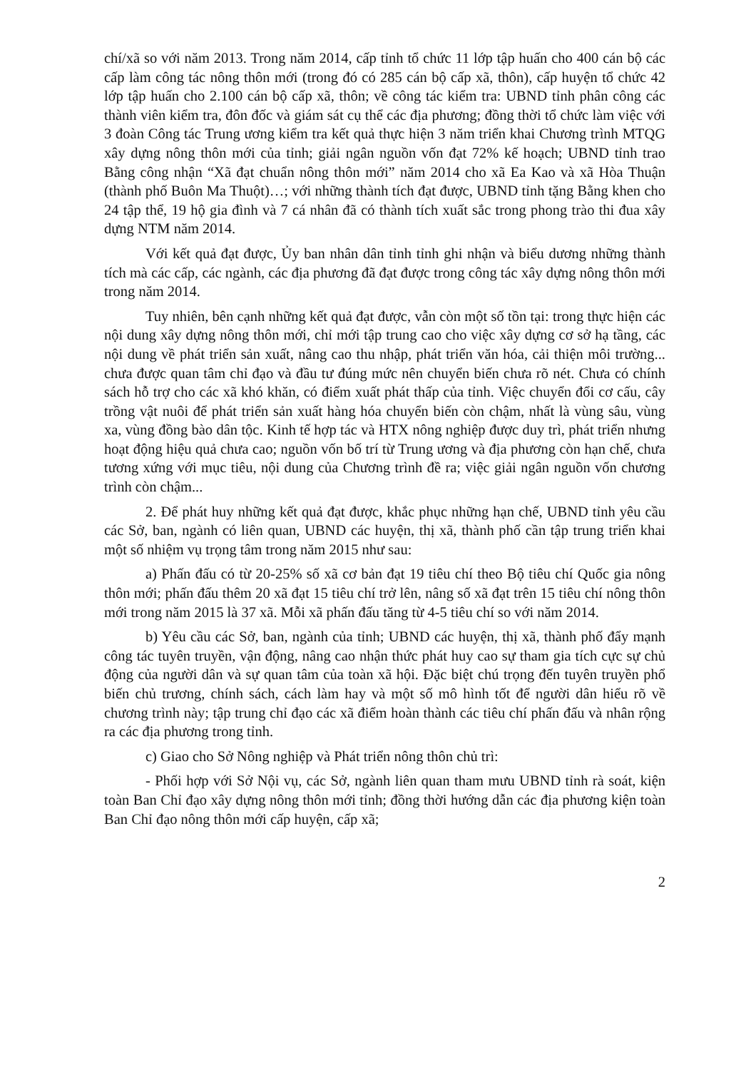chí/xã so với năm 2013. Trong năm 2014, cấp tỉnh tổ chức 11 lớp tập huấn cho 400 cán bộ các cấp làm công tác nông thôn mới (trong đó có 285 cán bộ cấp xã, thôn), cấp huyện tổ chức 42 lớp tập huấn cho 2.100 cán bộ cấp xã, thôn; về công tác kiểm tra: UBND tỉnh phân công các thành viên kiểm tra, đôn đốc và giám sát cụ thể các địa phương; đồng thời tổ chức làm việc với 3 đoàn Công tác Trung ương kiểm tra kết quả thực hiện 3 năm triển khai Chương trình MTQG xây dựng nông thôn mới của tỉnh; giải ngân nguồn vốn đạt 72% kế hoạch; UBND tỉnh trao Bằng công nhận “Xã đạt chuẩn nông thôn mới” năm 2014 cho xã Ea Kao và xã Hòa Thuận (thành phố Buôn Ma Thuột)…; với những thành tích đạt được, UBND tỉnh tặng Bằng khen cho 24 tập thể, 19 hộ gia đình và 7 cá nhân đã có thành tích xuất sắc trong phong trào thi đua xây dựng NTM năm 2014.
Với kết quả đạt được, Ủy ban nhân dân tỉnh tỉnh ghi nhận và biểu dương những thành tích mà các cấp, các ngành, các địa phương đã đạt được trong công tác xây dựng nông thôn mới trong năm 2014.
Tuy nhiên, bên cạnh những kết quả đạt được, vẫn còn một số tồn tại: trong thực hiện các nội dung xây dựng nông thôn mới, chỉ mới tập trung cao cho việc xây dựng cơ sở hạ tầng, các nội dung về phát triển sản xuất, nâng cao thu nhập, phát triển văn hóa, cải thiện môi trường... chưa được quan tâm chỉ đạo và đầu tư đúng mức nên chuyển biến chưa rõ nét. Chưa có chính sách hỗ trợ cho các xã khó khăn, có điểm xuất phát thấp của tỉnh. Việc chuyển đổi cơ cấu, cây trồng vật nuôi để phát triển sản xuất hàng hóa chuyển biến còn chậm, nhất là vùng sâu, vùng xa, vùng đồng bào dân tộc. Kinh tế hợp tác và HTX nông nghiệp được duy trì, phát triển nhưng hoạt động hiệu quả chưa cao; nguồn vốn bố trí từ Trung ương và địa phương còn hạn chế, chưa tương xứng với mục tiêu, nội dung của Chương trình đề ra; việc giải ngân nguồn vốn chương trình còn chậm...
2. Để phát huy những kết quả đạt được, khắc phục những hạn chế, UBND tỉnh yêu cầu các Sở, ban, ngành có liên quan, UBND các huyện, thị xã, thành phố cần tập trung triển khai một số nhiệm vụ trọng tâm trong năm 2015 như sau:
a) Phấn đấu có từ 20-25% số xã cơ bản đạt 19 tiêu chí theo Bộ tiêu chí Quốc gia nông thôn mới; phấn đấu thêm 20 xã đạt 15 tiêu chí trở lên, nâng số xã đạt trên 15 tiêu chí nông thôn mới trong năm 2015 là 37 xã. Mỗi xã phấn đấu tăng từ 4-5 tiêu chí so với năm 2014.
b) Yêu cầu các Sở, ban, ngành của tỉnh; UBND các huyện, thị xã, thành phố đẩy mạnh công tác tuyên truyền, vận động, nâng cao nhận thức phát huy cao sự tham gia tích cực sự chủ động của người dân và sự quan tâm của toàn xã hội. Đặc biệt chú trọng đến tuyên truyền phổ biến chủ trương, chính sách, cách làm hay và một số mô hình tốt để người dân hiểu rõ về chương trình này; tập trung chỉ đạo các xã điểm hoàn thành các tiêu chí phấn đấu và nhân rộng ra các địa phương trong tỉnh.
c) Giao cho Sở Nông nghiệp và Phát triển nông thôn chủ trì:
- Phối hợp với Sở Nội vụ, các Sở, ngành liên quan tham mưu UBND tỉnh rà soát, kiện toàn Ban Chỉ đạo xây dựng nông thôn mới tỉnh; đồng thời hướng dẫn các địa phương kiện toàn Ban Chỉ đạo nông thôn mới cấp huyện, cấp xã;
2